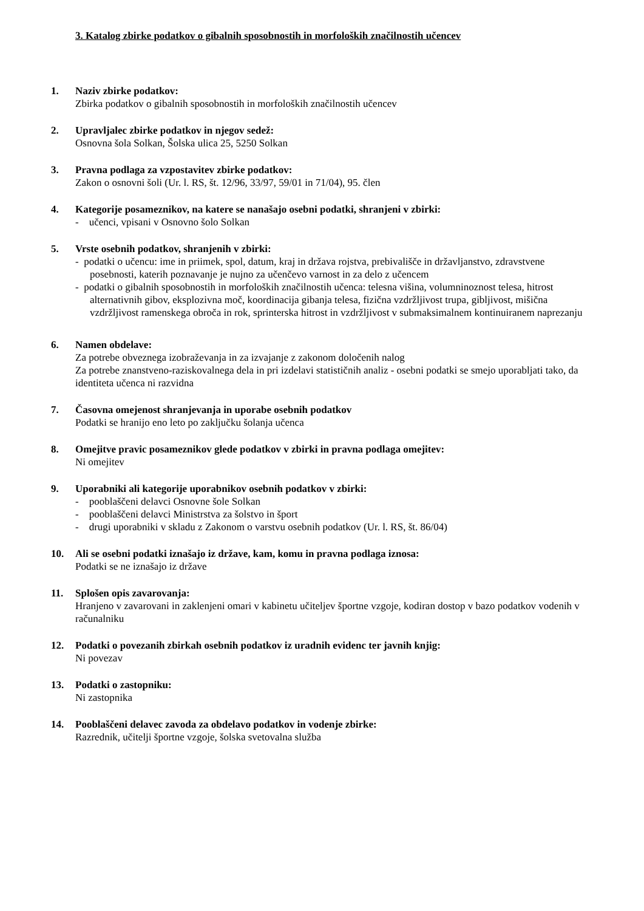3. Katalog zbirke podatkov o gibalnih sposobnostih in morfoloških značilnostih učencev
1. Naziv zbirke podatkov:
Zbirka podatkov o gibalnih sposobnostih in morfoloških značilnostih učencev
2. Upravljalec zbirke podatkov in njegov sedež:
Osnovna šola Solkan, Šolska ulica 25, 5250 Solkan
3. Pravna podlaga za vzpostavitev zbirke podatkov:
Zakon o osnovni šoli (Ur. l. RS, št. 12/96, 33/97, 59/01 in 71/04), 95. člen
4. Kategorije posameznikov, na katere se nanašajo osebni podatki, shranjeni v zbirki:
- učenci, vpisani v Osnovno šolo Solkan
5. Vrste osebnih podatkov, shranjenih v zbirki:
- podatki o učencu: ime in priimek, spol, datum, kraj in država rojstva, prebivališče in državljanstvo, zdravstvene posebnosti, katerih poznavanje je nujno za učenčevo varnost in za delo z učencem
- podatki o gibalnih sposobnostih in morfoloških značilnostih učenca: telesna višina, volumninoznost telesa, hitrost alternativnih gibov, eksplozivna moč, koordinacija gibanja telesa, fizična vzdržljivost trupa, gibljivost, mišična vzdržljivost ramenskega obroča in rok, sprinterska hitrost in vzdržljivost v submaksimalnem kontinuiranem naprezanju
6. Namen obdelave:
Za potrebe obveznega izobraževanja in za izvajanje z zakonom določenih nalog
Za potrebe znanstveno-raziskovalnega dela in pri izdelavi statističnih analiz - osebni podatki se smejo uporabljati tako, da identiteta učenca ni razvidna
7. Časovna omejenost shranjevanja in uporabe osebnih podatkov
Podatki se hranijo eno leto po zaključku šolanja učenca
8. Omejitve pravic posameznikov glede podatkov v zbirki in pravna podlaga omejitev:
Ni omejitev
9. Uporabniki ali kategorije uporabnikov osebnih podatkov v zbirki:
- pooblaščeni delavci Osnovne šole Solkan
- pooblaščeni delavci Ministrstva za šolstvo in šport
- drugi uporabniki v skladu z Zakonom o varstvu osebnih podatkov (Ur. l. RS, št. 86/04)
10. Ali se osebni podatki iznašajo iz države, kam, komu in pravna podlaga iznosa:
Podatki se ne iznašajo iz države
11. Splošen opis zavarovanja:
Hranjeno v zavarovani in zaklenjeni omari v kabinetu učiteljev športne vzgoje, kodiran dostop v bazo podatkov vodenih v računalniku
12. Podatki o povezanih zbirkah osebnih podatkov iz uradnih evidenc ter javnih knjig:
Ni povezav
13. Podatki o zastopniku:
Ni zastopnika
14. Pooblaščeni delavec zavoda za obdelavo podatkov in vodenje zbirke:
Razrednik, učitelji športne vzgoje, šolska svetovalna služba